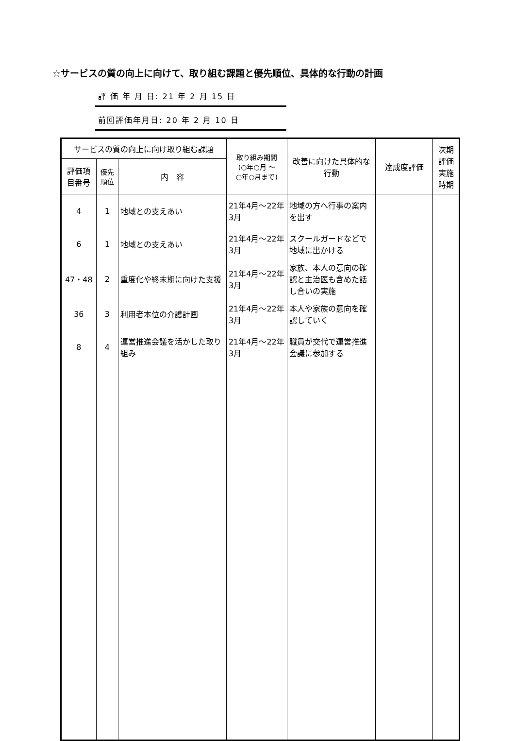☆サービスの質の向上に向けて、取り組む課題と優先順位、具体的な行動の計画
評 価 年 月 日: 21 年 2 月 15 日
前回評価年月日: 20 年 2 月 10 日
| サービスの質の向上に向け取り組む課題 | | | 取り組み期間 (○年○月 ～ ○年○月まで) | 改善に向けた具体的な行動 | 達成度評価 | 次期評価実施時期 |
| --- | --- | --- | --- | --- | --- | --- |
| 評価項目番号 | 優先順位 | 内 容 | | | | |
| 4 | 1 | 地域との支えあい | 21年4月～22年3月 | 地域の方へ行事の案内を出す | | |
| 6 | 1 | 地域との支えあい | 21年4月～22年3月 | スクールガードなどで地域に出かける | | |
| 47・48 | 2 | 重度化や終末期に向けた支援 | 21年4月～22年3月 | 家族、本人の意向の確認と主治医も含めた話し合いの実施 | | |
| 36 | 3 | 利用者本位の介護計画 | 21年4月～22年3月 | 本人や家族の意向を確認していく | | |
| 8 | 4 | 運営推進会議を活かした取り組み | 21年4月～22年3月 | 職員が交代で運営推進会議に参加する | | |